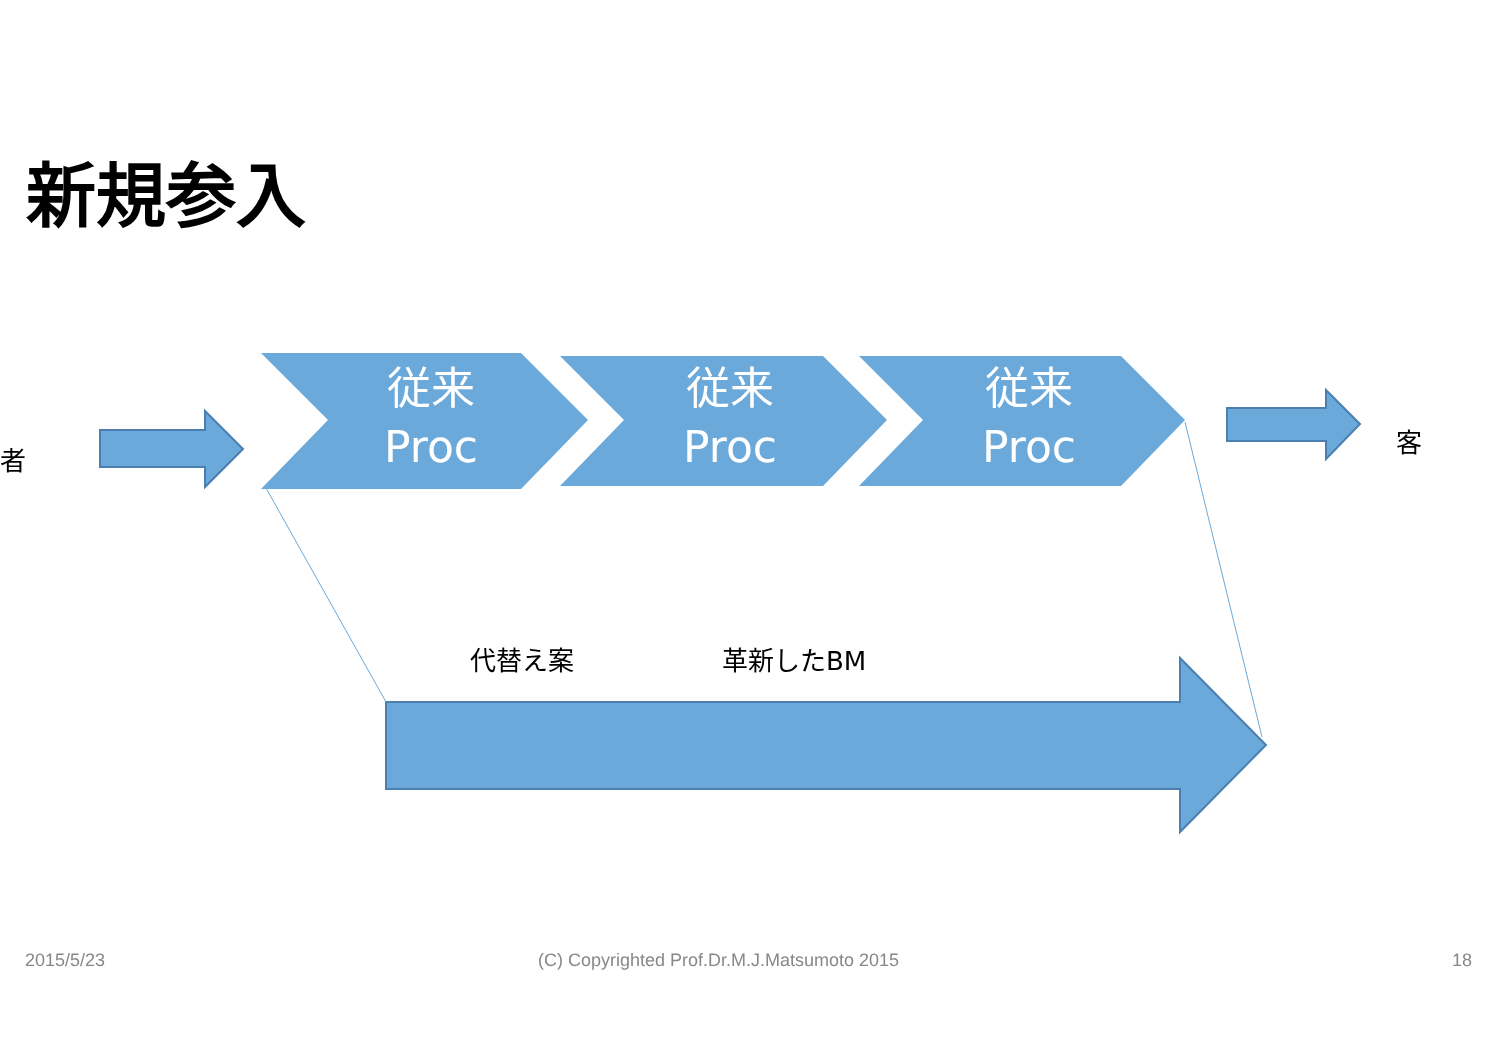新規参入
者
従来
Proc
従来
Proc
従来
Proc
客
代替え案 革新したBM
2015/5/23
(C) Copyrighted Prof.Dr.M.J.Matsumoto 2015
18